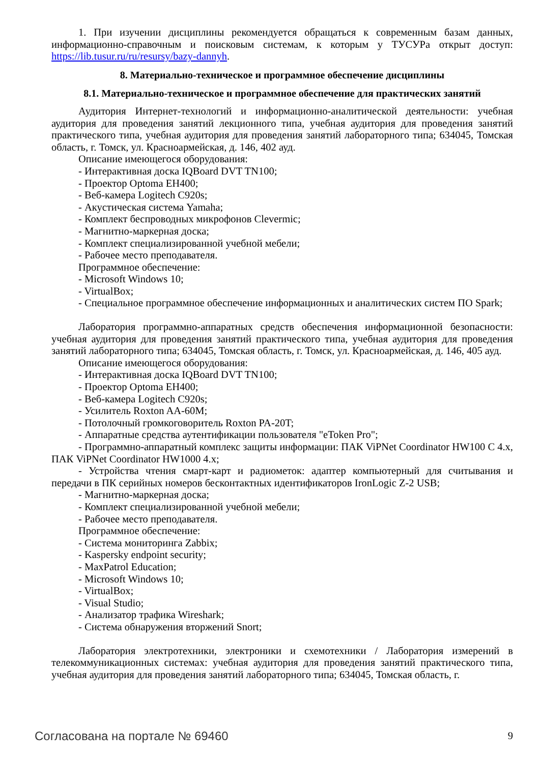1. При изучении дисциплины рекомендуется обращаться к современным базам данных, информационно-справочным и поисковым системам, к которым у ТУСУРа открыт доступ: https://lib.tusur.ru/ru/resursy/bazy-dannyh.
8. Материально-техническое и программное обеспечение дисциплины
8.1. Материально-техническое и программное обеспечение для практических занятий
Аудитория Интернет-технологий и информационно-аналитической деятельности: учебная аудитория для проведения занятий лекционного типа, учебная аудитория для проведения занятий практического типа, учебная аудитория для проведения занятий лабораторного типа; 634045, Томская область, г. Томск, ул. Красноармейская, д. 146, 402 ауд.
Описание имеющегося оборудования:
- Интерактивная доска IQBoard DVT TN100;
- Проектор Optoma EH400;
- Веб-камера Logitech C920s;
- Акустическая система Yamaha;
- Комплект беспроводных микрофонов Clevermic;
- Магнитно-маркерная доска;
- Комплект специализированной учебной мебели;
- Рабочее место преподавателя.
Программное обеспечение:
- Microsoft Windows 10;
- VirtualBox;
- Специальное программное обеспечение информационных и аналитических систем ПО Spark;
Лаборатория программно-аппаратных средств обеспечения информационной безопасности: учебная аудитория для проведения занятий практического типа, учебная аудитория для проведения занятий лабораторного типа; 634045, Томская область, г. Томск, ул. Красноармейская, д. 146, 405 ауд.
Описание имеющегося оборудования:
- Интерактивная доска IQBoard DVT TN100;
- Проектор Optoma EH400;
- Веб-камера Logitech C920s;
- Усилитель Roxton AA-60M;
- Потолочный громкоговоритель Roxton PA-20T;
- Аппаратные средства аутентификации пользователя "eToken Pro";
- Программно-аппаратный комплекс защиты информации: ПАК ViPNet Coordinator HW100 C 4.x, ПАК ViPNet Coordinator HW1000 4.x;
- Устройства чтения смарт-карт и радиометок: адаптер компьютерный для считывания и передачи в ПК серийных номеров бесконтактных идентификаторов IronLogic Z-2 USB;
- Магнитно-маркерная доска;
- Комплект специализированной учебной мебели;
- Рабочее место преподавателя.
Программное обеспечение:
- Система мониторинга Zabbix;
- Kaspersky endpoint security;
- MaxPatrol Education;
- Microsoft Windows 10;
- VirtualBox;
- Visual Studio;
- Анализатор трафика Wireshark;
- Система обнаружения вторжений Snort;
Лаборатория электротехники, электроники и схемотехники / Лаборатория измерений в телекоммуникационных системах: учебная аудитория для проведения занятий практического типа, учебная аудитория для проведения занятий лабораторного типа; 634045, Томская область, г.
Согласована на портале № 69460 9